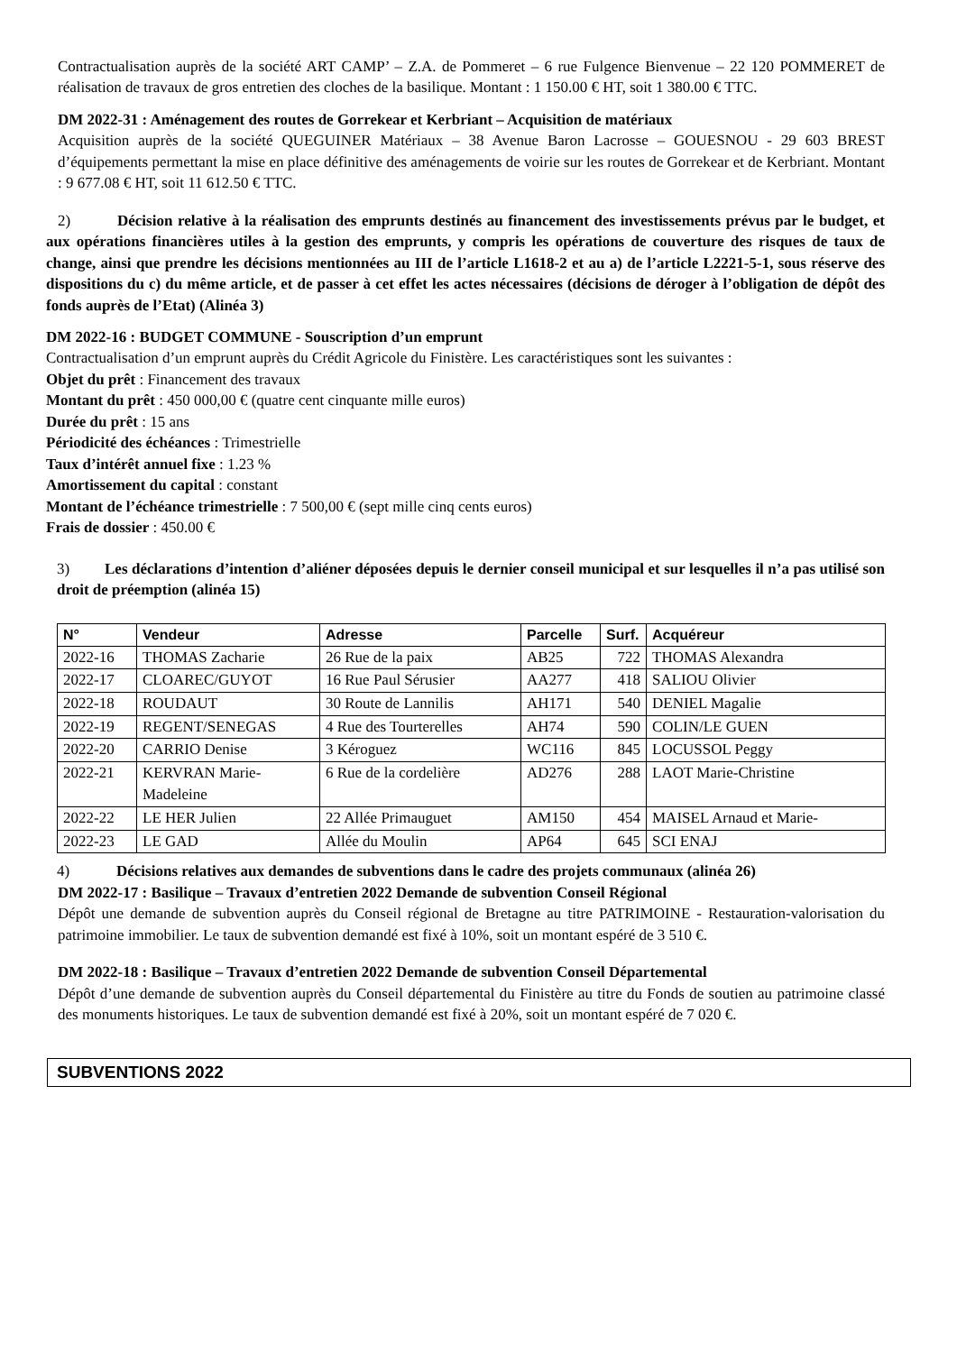Contractualisation auprès de la société ART CAMP’ – Z.A. de Pommeret – 6 rue Fulgence Bienvenue – 22 120 POMMERET de réalisation de travaux de gros entretien des cloches de la basilique. Montant : 1 150.00 € HT, soit 1 380.00 € TTC.
DM 2022-31 : Aménagement des routes de Gorrekear et Kerbriant – Acquisition de matériaux
Acquisition auprès de la société QUEGUINER Matériaux – 38 Avenue Baron Lacrosse – GOUESNOU - 29 603 BREST d’équipements permettant la mise en place définitive des aménagements de voirie sur les routes de Gorrekear et de Kerbriant. Montant : 9 677.08 € HT, soit 11 612.50 € TTC.
2) Décision relative à la réalisation des emprunts destinés au financement des investissements prévus par le budget, et aux opérations financières utiles à la gestion des emprunts, y compris les opérations de couverture des risques de taux de change, ainsi que prendre les décisions mentionnées au III de l’article L1618-2 et au a) de l’article L2221-5-1, sous réserve des dispositions du c) du même article, et de passer à cet effet les actes nécessaires (décisions de déroger à l’obligation de dépôt des fonds auprès de l’Etat) (Alinéa 3)
DM 2022-16 : BUDGET COMMUNE - Souscription d’un emprunt
Contractualisation d’un emprunt auprès du Crédit Agricole du Finistère. Les caractéristiques sont les suivantes :
Objet du prêt : Financement des travaux
Montant du prêt : 450 000,00 € (quatre cent cinquante mille euros)
Durée du prêt : 15 ans
Périodicité des échéances : Trimestrielle
Taux d’intérêt annuel fixe : 1.23 %
Amortissement du capital : constant
Montant de l’échéance trimestrielle : 7 500,00 € (sept mille cinq cents euros)
Frais de dossier : 450.00 €
3) Les déclarations d’intention d’aliéner déposées depuis le dernier conseil municipal et sur lesquelles il n’a pas utilisé son droit de préemption (alinéa 15)
| N° | Vendeur | Adresse | Parcelle | Surf. | Acquéreur |
| --- | --- | --- | --- | --- | --- |
| 2022-16 | THOMAS Zacharie | 26 Rue de la paix | AB25 | 722 | THOMAS Alexandra |
| 2022-17 | CLOAREC/GUYOT | 16 Rue Paul Sérusier | AA277 | 418 | SALIOU Olivier |
| 2022-18 | ROUDAUT | 30 Route de Lannilis | AH171 | 540 | DENIEL Magalie |
| 2022-19 | REGENT/SENEGAS | 4 Rue des Tourterelles | AH74 | 590 | COLIN/LE GUEN |
| 2022-20 | CARRIO Denise | 3 Kéroguez | WC116 | 845 | LOCUSSOL Peggy |
| 2022-21 | KERVRAN Marie-Madeleine | 6 Rue de la cordelière | AD276 | 288 | LAOT Marie-Christine |
| 2022-22 | LE HER Julien | 22 Allée Primauguet | AM150 | 454 | MAISEL Arnaud et Marie- |
| 2022-23 | LE GAD | Allée du Moulin | AP64 | 645 | SCI ENAJ |
4) Décisions relatives aux demandes de subventions dans le cadre des projets communaux (alinéa 26)
DM 2022-17 : Basilique – Travaux d’entretien 2022 Demande de subvention Conseil Régional
Dépôt une demande de subvention auprès du Conseil régional de Bretagne au titre PATRIMOINE - Restauration-valorisation du patrimoine immobilier. Le taux de subvention demandé est fixé à 10%, soit un montant espéré de 3 510 €.
DM 2022-18 : Basilique – Travaux d’entretien 2022 Demande de subvention Conseil Départemental
Dépôt d’une demande de subvention auprès du Conseil départemental du Finistère au titre du Fonds de soutien au patrimoine classé des monuments historiques. Le taux de subvention demandé est fixé à 20%, soit un montant espéré de 7 020 €.
SUBVENTIONS 2022